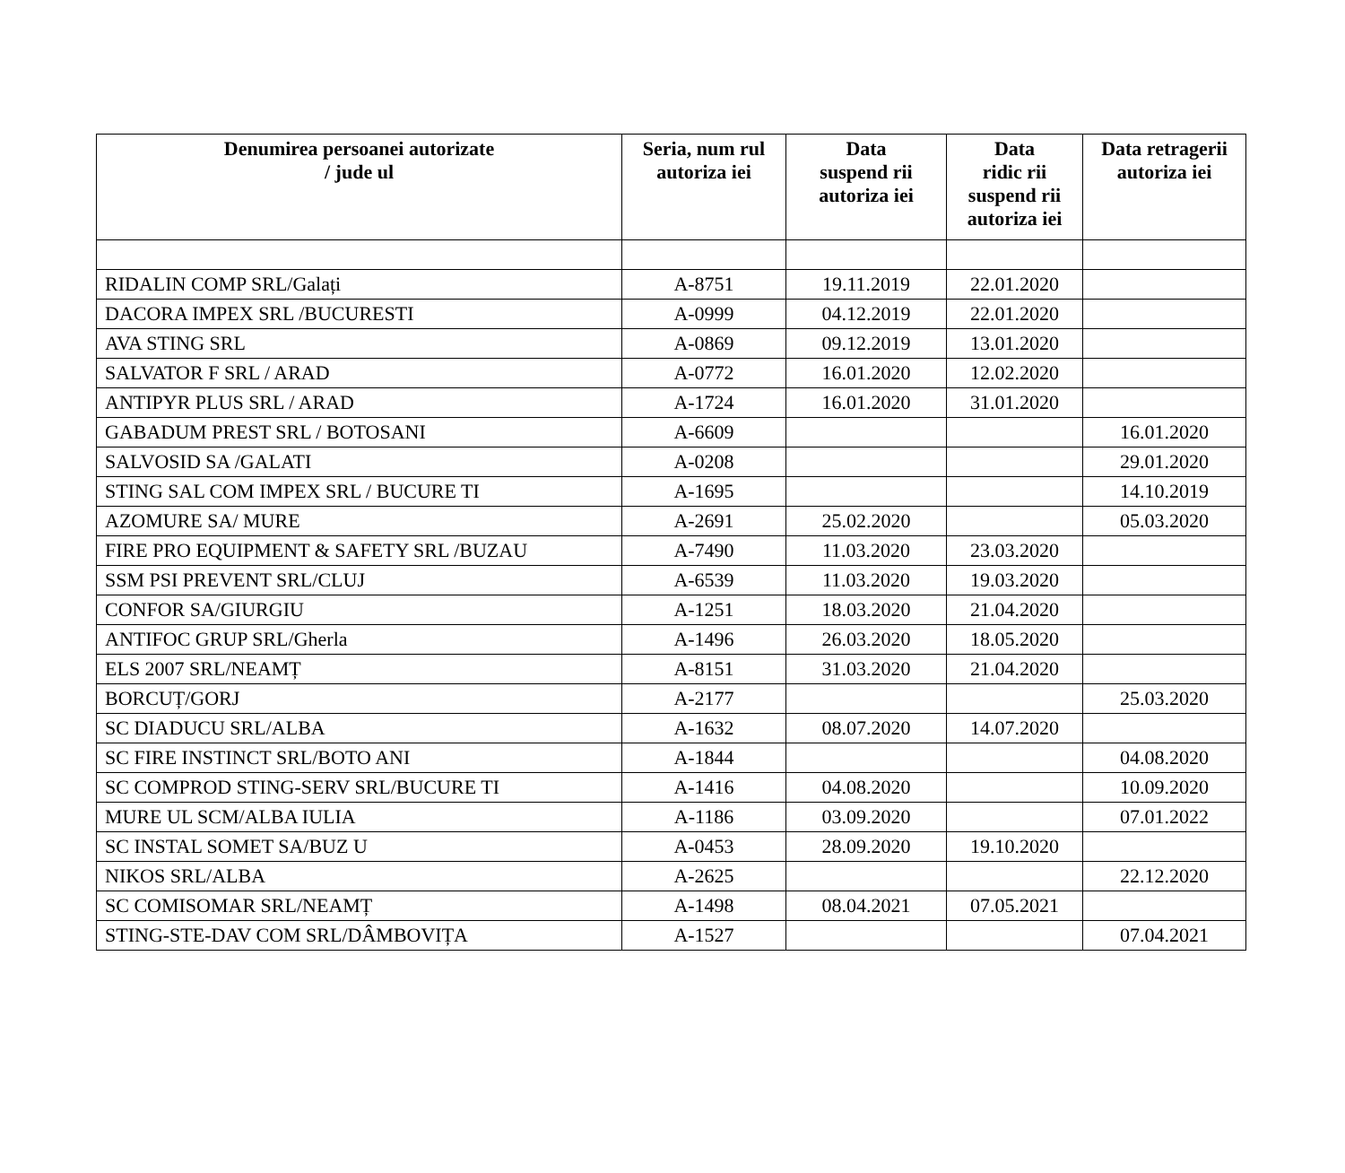| Denumirea persoanei autorizate / jude ul | Seria, num rul autoriza iei | Data suspend rii autoriza iei | Data ridic rii suspend rii autoriza iei | Data retragerii autoriza iei |
| --- | --- | --- | --- | --- |
| RIDALIN COMP SRL/Galați | A-8751 | 19.11.2019 | 22.01.2020 | |
| DACORA IMPEX SRL /BUCURESTI | A-0999 | 04.12.2019 | 22.01.2020 | |
| AVA STING SRL | A-0869 | 09.12.2019 | 13.01.2020 | |
| SALVATOR F SRL / ARAD | A-0772 | 16.01.2020 | 12.02.2020 | |
| ANTIPYR PLUS SRL / ARAD | A-1724 | 16.01.2020 | 31.01.2020 | |
| GABADUM PREST SRL / BOTOSANI | A-6609 | | | 16.01.2020 |
| SALVOSID SA /GALATI | A-0208 | | | 29.01.2020 |
| STING SAL COM IMPEX SRL / BUCURE TI | A-1695 | | | 14.10.2019 |
| AZOMURE SA/ MURE | A-2691 | 25.02.2020 | | 05.03.2020 |
| FIRE PRO EQUIPMENT & SAFETY SRL /BUZAU | A-7490 | 11.03.2020 | 23.03.2020 | |
| SSM PSI PREVENT SRL/CLUJ | A-6539 | 11.03.2020 | 19.03.2020 | |
| CONFOR SA/GIURGIU | A-1251 | 18.03.2020 | 21.04.2020 | |
| ANTIFOC GRUP SRL/Gherla | A-1496 | 26.03.2020 | 18.05.2020 | |
| ELS 2007 SRL/NEAMȚ | A-8151 | 31.03.2020 | 21.04.2020 | |
| BORCUȚ/GORJ | A-2177 | | | 25.03.2020 |
| SC DIADUCU SRL/ALBA | A-1632 | 08.07.2020 | 14.07.2020 | |
| SC FIRE INSTINCT SRL/BOTO ANI | A-1844 | | | 04.08.2020 |
| SC COMPROD STING-SERV SRL/BUCURE TI | A-1416 | 04.08.2020 | | 10.09.2020 |
| MURE UL SCM/ALBA IULIA | A-1186 | 03.09.2020 | | 07.01.2022 |
| SC INSTAL SOMET SA/BUZ U | A-0453 | 28.09.2020 | 19.10.2020 | |
| NIKOS SRL/ALBA | A-2625 | | | 22.12.2020 |
| SC COMISOMAR SRL/NEAMȚ | A-1498 | 08.04.2021 | 07.05.2021 | |
| STING-STE-DAV COM SRL/DÂMBOVIȚA | A-1527 | | | 07.04.2021 |